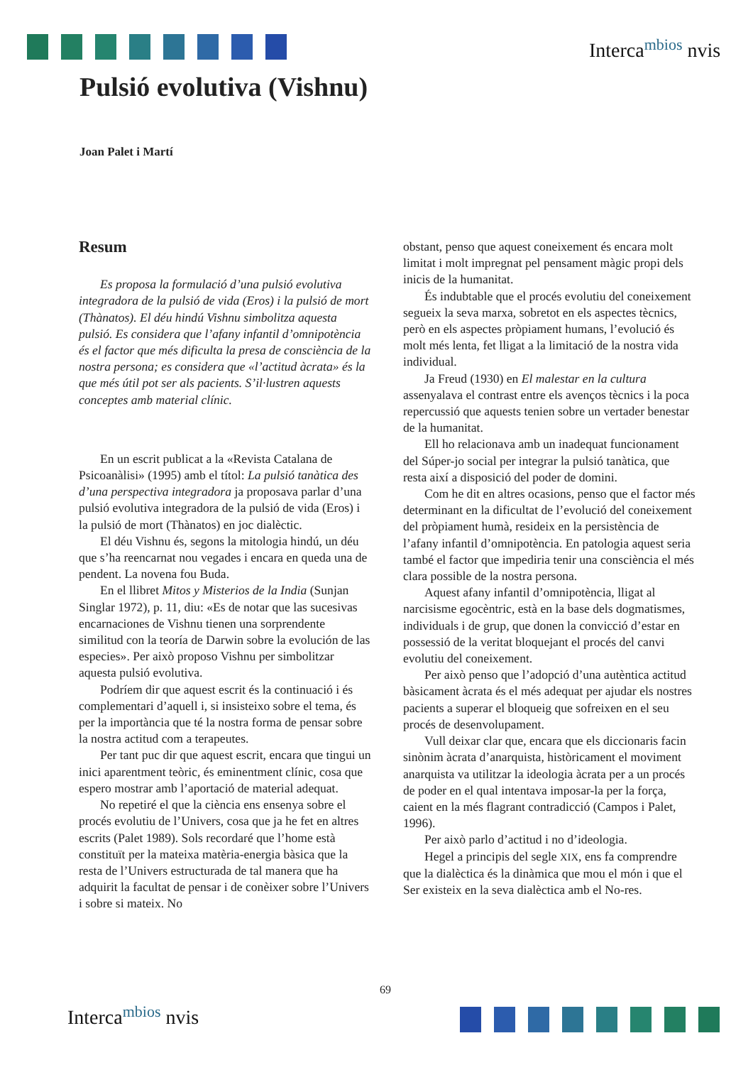Interca<sup>mbios</sup> nvis
Pulsió evolutiva (Vishnu)
Joan Palet i Martí
Resum
Es proposa la formulació d’una pulsió evolutiva integradora de la pulsió de vida (Eros) i la pulsió de mort (Thànatos). El déu hindú Vishnu simbolitza aquesta pulsió. Es considera que l’afany infantil d’omnipotència és el factor que més dificulta la presa de consciència de la nostra persona; es considera que «l’actitud àcrata» és la que més útil pot ser als pacients. S’il·lustren aquests conceptes amb material clínic.
En un escrit publicat a la «Revista Catalana de Psicoanàlisi» (1995) amb el títol: La pulsió tanàtica des d’una perspectiva integradora ja proposava parlar d’una pulsió evolutiva integradora de la pulsió de vida (Eros) i la pulsió de mort (Thànatos) en joc dialèctic.
El déu Vishnu és, segons la mitologia hindú, un déu que s’ha reencarnat nou vegades i encara en queda una de pendent. La novena fou Buda.
En el llibret Mitos y Misterios de la India (Sunjan Singlar 1972), p. 11, diu: «Es de notar que las sucesivas encarnaciones de Vishnu tienen una sorprendente similitud con la teoría de Darwin sobre la evolución de las especies». Per això proposo Vishnu per simbolitzar aquesta pulsió evolutiva.
Podríem dir que aquest escrit és la continuació i és complementari d’aquell i, si insisteixo sobre el tema, és per la importància que té la nostra forma de pensar sobre la nostra actitud com a terapeutes.
Per tant puc dir que aquest escrit, encara que tingui un inici aparentment teòric, és eminentment clínic, cosa que espero mostrar amb l’aportació de material adequat.
No repetiré el que la ciència ens ensenya sobre el procés evolutiu de l’Univers, cosa que ja he fet en altres escrits (Palet 1989). Sols recordaré que l’home està constituït per la mateixa matèria-energia bàsica que la resta de l’Univers estructurada de tal manera que ha adquirit la facultat de pensar i de conèixer sobre l’Univers i sobre si mateix. No
obstant, penso que aquest coneixement és encara molt limitat i molt impregnat pel pensament màgic propi dels inicis de la humanitat.
És indubtable que el procés evolutiu del coneixement segueix la seva marxa, sobretot en els aspectes tècnics, però en els aspectes pròpiament humans, l’evolució és molt més lenta, fet lligat a la limitació de la nostra vida individual.
Ja Freud (1930) en El malestar en la cultura assenyalava el contrast entre els avenços tècnics i la poca repercussió que aquests tenien sobre un vertader benestar de la humanitat.
Ell ho relacionava amb un inadequat funcionament del Súper-jo social per integrar la pulsió tanàtica, que resta així a disposició del poder de domini.
Com he dit en altres ocasions, penso que el factor més determinant en la dificultat de l’evolució del coneixement del pròpiament humà, resideix en la persistència de l’afany infantil d’omnipotència. En patologia aquest seria també el factor que impediria tenir una consciència el més clara possible de la nostra persona.
Aquest afany infantil d’omnipotència, lligat al narcisisme egocèntric, està en la base dels dogmatismes, individuals i de grup, que donen la convicció d’estar en possessió de la veritat bloquejant el procés del canvi evolutiu del coneixement.
Per això penso que l’adopció d’una autèntica actitud bàsicament àcrata és el més adequat per ajudar els nostres pacients a superar el bloqueig que sofreixen en el seu procés de desenvolupament.
Vull deixar clar que, encara que els diccionaris facin sinònim àcrata d’anarquista, històricament el moviment anarquista va utilitzar la ideologia àcrata per a un procés de poder en el qual intentava imposar-la per la força, caient en la més flagrant contradicció (Campos i Palet, 1996).
Per això parlo d’actitud i no d’ideologia.
Hegel a principis del segle XIX, ens fa comprendre que la dialèctica és la dinàmica que mou el món i que el Ser existeix en la seva dialèctica amb el No-res.
69
Interca<sup>mbios</sup> nvis